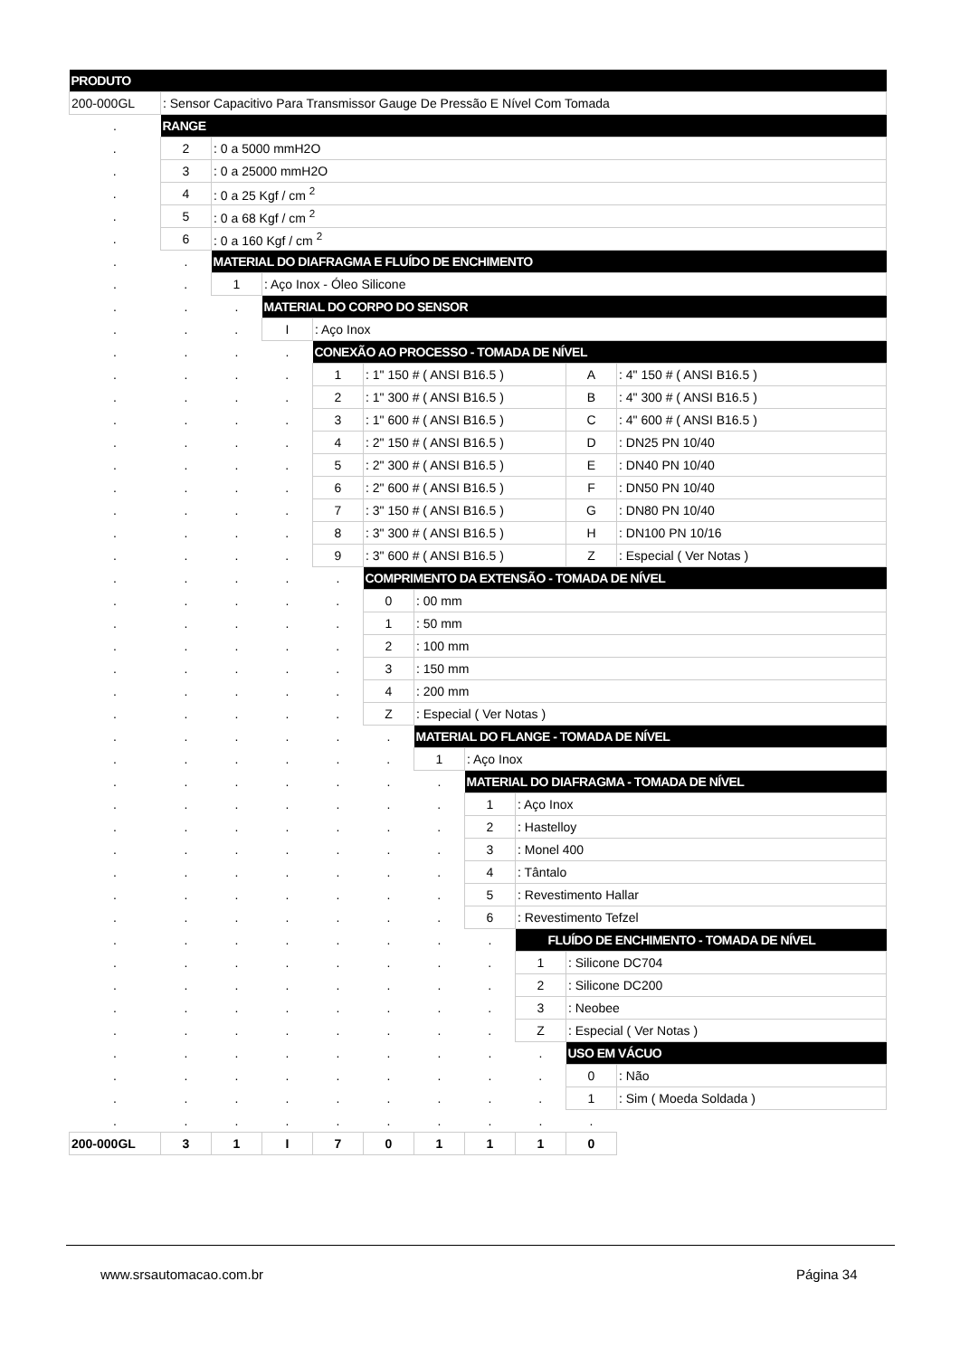| PRODUTO | | | | | | | | | | |
| 200-000GL | : Sensor Capacitivo Para Transmissor Gauge De Pressão E Nível Com Tomada | | | | | | | | | |
| . | RANGE | | | | | | | | | |
| . | 2 | : 0 a 5000 mmH2O | | | | | | | | |
| . | 3 | : 0 a 25000 mmH2O | | | | | | | | |
| . | 4 | : 0 a 25 Kgf / cm <sup>2</sup> | | | | | | | | |
| . | 5 | : 0 a 68 Kgf / cm <sup>2</sup> | | | | | | | | |
| . | 6 | : 0 a 160 Kgf / cm <sup>2</sup> | | | | | | | | |
| . | . | MATERIAL DO DIAFRAGMA E FLUÍDO DE ENCHIMENTO | | | | | | | | |
| . | . | 1 | : Aço Inox - Óleo Silicone | | | | | | | |
| . | . | . | MATERIAL DO CORPO DO SENSOR | | | | | | | |
| . | . | . | I | : Aço Inox | | | | | | |
| . | . | . | . | CONEXÃO AO PROCESSO - TOMADA DE NÍVEL | | | | | | |
| . | . | . | . | 1 | : 1" 150 # ( ANSI B16.5 ) | | | | A | : 4" 150 # ( ANSI B16.5 ) |
| . | . | . | . | 2 | : 1" 300 # ( ANSI B16.5 ) | | | | B | : 4" 300 # ( ANSI B16.5 ) |
| . | . | . | . | 3 | : 1" 600 # ( ANSI B16.5 ) | | | | C | : 4" 600 # ( ANSI B16.5 ) |
| . | . | . | . | 4 | : 2" 150 # ( ANSI B16.5 ) | | | | D | : DN25 PN 10/40 |
| . | . | . | . | 5 | : 2" 300 # ( ANSI B16.5 ) | | | | E | : DN40 PN 10/40 |
| . | . | . | . | 6 | : 2" 600 # ( ANSI B16.5 ) | | | | F | : DN50 PN 10/40 |
| . | . | . | . | 7 | : 3" 150 # ( ANSI B16.5 ) | | | | G | : DN80 PN 10/40 |
| . | . | . | . | 8 | : 3" 300 # ( ANSI B16.5 ) | | | | H | : DN100 PN 10/16 |
| . | . | . | . | 9 | : 3" 600 # ( ANSI B16.5 ) | | | | Z | : Especial ( Ver Notas ) |
| . | . | . | . | . | COMPRIMENTO DA EXTENSÃO - TOMADA DE NÍVEL | | | | | |
| . | . | . | . | . | 0 | : 00 mm | | | | |
| . | . | . | . | . | 1 | : 50 mm | | | | |
| . | . | . | . | . | 2 | : 100 mm | | | | |
| . | . | . | . | . | 3 | : 150 mm | | | | |
| . | . | . | . | . | 4 | : 200 mm | | | | |
| . | . | . | . | . | Z | : Especial ( Ver Notas ) | | | | |
| . | . | . | . | . | . | MATERIAL DO FLANGE - TOMADA DE NÍVEL | | | | |
| . | . | . | . | . | . | 1 | : Aço Inox | | | |
| . | . | . | . | . | . | . | MATERIAL DO DIAFRAGMA - TOMADA DE NÍVEL | | | |
| . | . | . | . | . | . | . | 1 | : Aço Inox | | |
| . | . | . | . | . | . | . | 2 | : Hastelloy | | |
| . | . | . | . | . | . | . | 3 | : Monel 400 | | |
| . | . | . | . | . | . | . | 4 | : Tântalo | | |
| . | . | . | . | . | . | . | 5 | : Revestimento Hallar | | |
| . | . | . | . | . | . | . | 6 | : Revestimento Tefzel | | |
| . | . | . | . | . | . | . | . | FLUÍDO DE ENCHIMENTO - TOMADA DE NÍVEL | | |
| . | . | . | . | . | . | . | . | 1 | : Silicone DC704 | |
| . | . | . | . | . | . | . | . | 2 | : Silicone DC200 | |
| . | . | . | . | . | . | . | . | 3 | : Neobee | |
| . | . | . | . | . | . | . | . | Z | : Especial ( Ver Notas ) | |
| . | . | . | . | . | . | . | . | . | USO EM VÁCUO | |
| . | . | . | . | . | . | . | . | . | 0 | : Não |
| . | . | . | . | . | . | . | . | . | 1 | : Sim ( Moeda Soldada ) |
| . | . | . | . | . | . | . | . | . | . | |
| 200-000GL | 3 | 1 | I | 7 | 0 | 1 | 1 | 1 | 0 | |
www.srsautomacao.com.br Página 34